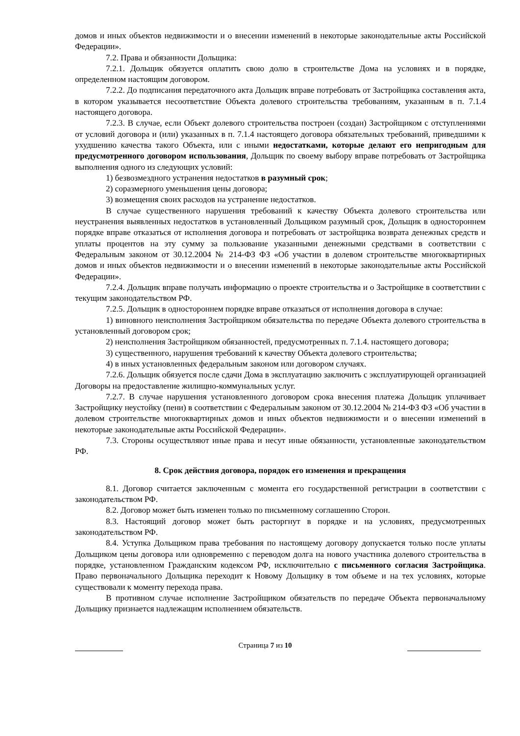домов и иных объектов недвижимости и о внесении изменений в некоторые законодательные акты Российской Федерации».
7.2. Права и обязанности Дольщика:
7.2.1. Дольщик обязуется оплатить свою долю в строительстве Дома на условиях и в порядке, определенном настоящим договором.
7.2.2. До подписания передаточного акта Дольщик вправе потребовать от Застройщика составления акта, в котором указывается несоответствие Объекта долевого строительства требованиям, указанным в п. 7.1.4 настоящего договора.
7.2.3. В случае, если Объект долевого строительства построен (создан) Застройщиком с отступлениями от условий договора и (или) указанных в п. 7.1.4 настоящего договора обязательных требований, приведшими к ухудшению качества такого Объекта, или с иными недостатками, которые делают его непригодным для предусмотренного договором использования, Дольщик по своему выбору вправе потребовать от Застройщика выполнения одного из следующих условий:
1) безвозмездного устранения недостатков в разумный срок;
2) соразмерного уменьшения цены договора;
3) возмещения своих расходов на устранение недостатков.
В случае существенного нарушения требований к качеству Объекта долевого строительства или неустранения выявленных недостатков в установленный Дольщиком разумный срок, Дольщик в одностороннем порядке вправе отказаться от исполнения договора и потребовать от застройщика возврата денежных средств и уплаты процентов на эту сумму за пользование указанными денежными средствами в соответствии с Федеральным законом от 30.12.2004 № 214-ФЗ ФЗ «Об участии в долевом строительстве многоквартирных домов и иных объектов недвижимости и о внесении изменений в некоторые законодательные акты Российской Федерации».
7.2.4. Дольщик вправе получать информацию о проекте строительства и о Застройщике в соответствии с текущим законодательством РФ.
7.2.5. Дольщик в одностороннем порядке вправе отказаться от исполнения договора в случае:
1) виновного неисполнения Застройщиком обязательства по передаче Объекта долевого строительства в установленный договором срок;
2) неисполнения Застройщиком обязанностей, предусмотренных п. 7.1.4. настоящего договора;
3) существенного, нарушения требований к качеству Объекта долевого строительства;
4) в иных установленных федеральным законом или договором случаях.
7.2.6. Дольщик обязуется после сдачи Дома в эксплуатацию заключить с эксплуатирующей организацией Договоры на предоставление жилищно-коммунальных услуг.
7.2.7. В случае нарушения установленного договором срока внесения платежа Дольщик уплачивает Застройщику неустойку (пени) в соответствии с Федеральным законом от 30.12.2004 № 214-ФЗ ФЗ «Об участии в долевом строительстве многоквартирных домов и иных объектов недвижимости и о внесении изменений в некоторые законодательные акты Российской Федерации».
7.3. Стороны осуществляют иные права и несут иные обязанности, установленные законодательством РФ.
8. Срок действия договора, порядок его изменения и прекращения
8.1. Договор считается заключенным с момента его государственной регистрации в соответствии с законодательством РФ.
8.2. Договор может быть изменен только по письменному соглашению Сторон.
8.3. Настоящий договор может быть расторгнут в порядке и на условиях, предусмотренных законодательством РФ.
8.4. Уступка Дольщиком права требования по настоящему договору допускается только после уплаты Дольщиком цены договора или одновременно с переводом долга на нового участника долевого строительства в порядке, установленном Гражданским кодексом РФ, исключительно с письменного согласия Застройщика. Право первоначального Дольщика переходит к Новому Дольщику в том объеме и на тех условиях, которые существовали к моменту перехода права.
В противном случае исполнение Застройщиком обязательств по передаче Объекта первоначальному Дольщику признается надлежащим исполнением обязательств.
Страница 7 из 10